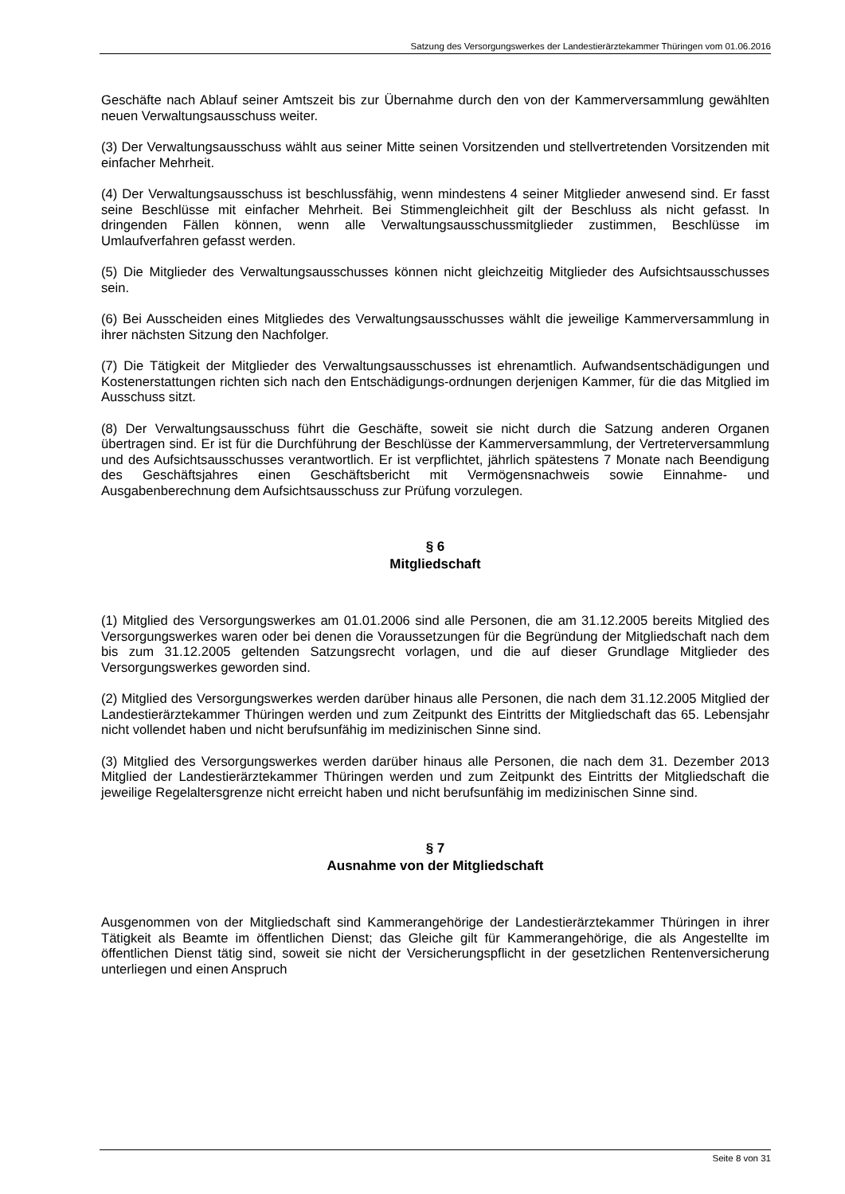Satzung des Versorgungswerkes der Landestierärztekammer Thüringen vom 01.06.2016
Geschäfte nach Ablauf seiner Amtszeit bis zur Übernahme durch den von der Kammerversammlung gewählten neuen Verwaltungsausschuss weiter.
(3) Der Verwaltungsausschuss wählt aus seiner Mitte seinen Vorsitzenden und stellvertretenden Vorsitzenden mit einfacher Mehrheit.
(4) Der Verwaltungsausschuss ist beschlussfähig, wenn mindestens 4 seiner Mitglieder anwesend sind. Er fasst seine Beschlüsse mit einfacher Mehrheit. Bei Stimmengleichheit gilt der Beschluss als nicht gefasst. In dringenden Fällen können, wenn alle Verwaltungsausschussmitglieder zustimmen, Beschlüsse im Umlaufverfahren gefasst werden.
(5) Die Mitglieder des Verwaltungsausschusses können nicht gleichzeitig Mitglieder des Aufsichtsausschusses sein.
(6) Bei Ausscheiden eines Mitgliedes des Verwaltungsausschusses wählt die jeweilige Kammerversammlung in ihrer nächsten Sitzung den Nachfolger.
(7) Die Tätigkeit der Mitglieder des Verwaltungsausschusses ist ehrenamtlich. Aufwandsentschädigungen und Kostenerstattungen richten sich nach den Entschädigungs-ordnungen derjenigen Kammer, für die das Mitglied im Ausschuss sitzt.
(8) Der Verwaltungsausschuss führt die Geschäfte, soweit sie nicht durch die Satzung anderen Organen übertragen sind. Er ist für die Durchführung der Beschlüsse der Kammerversammlung, der Vertreterversammlung und des Aufsichtsausschusses verantwortlich. Er ist verpflichtet, jährlich spätestens 7 Monate nach Beendigung des Geschäftsjahres einen Geschäftsbericht mit Vermögensnachweis sowie Einnahme- und Ausgabenberechnung dem Aufsichtsausschuss zur Prüfung vorzulegen.
§ 6
Mitgliedschaft
(1) Mitglied des Versorgungswerkes am 01.01.2006 sind alle Personen, die am 31.12.2005 bereits Mitglied des Versorgungswerkes waren oder bei denen die Voraussetzungen für die Begründung der Mitgliedschaft nach dem bis zum 31.12.2005 geltenden Satzungsrecht vorlagen, und die auf dieser Grundlage Mitglieder des Versorgungswerkes geworden sind.
(2) Mitglied des Versorgungswerkes werden darüber hinaus alle Personen, die nach dem 31.12.2005 Mitglied der Landestierärztekammer Thüringen werden und zum Zeitpunkt des Eintritts der Mitgliedschaft das 65. Lebensjahr nicht vollendet haben und nicht berufsunfähig im medizinischen Sinne sind.
(3) Mitglied des Versorgungswerkes werden darüber hinaus alle Personen, die nach dem 31. Dezember 2013 Mitglied der Landestierärztekammer Thüringen werden und zum Zeitpunkt des Eintritts der Mitgliedschaft die jeweilige Regelaltersgrenze nicht erreicht haben und nicht berufsunfähig im medizinischen Sinne sind.
§ 7
Ausnahme von der Mitgliedschaft
Ausgenommen von der Mitgliedschaft sind Kammerangehörige der Landestierärztekammer Thüringen in ihrer Tätigkeit als Beamte im öffentlichen Dienst; das Gleiche gilt für Kammerangehörige, die als Angestellte im öffentlichen Dienst tätig sind, soweit sie nicht der Versicherungspflicht in der gesetzlichen Rentenversicherung unterliegen und einen Anspruch
Seite 8 von 31